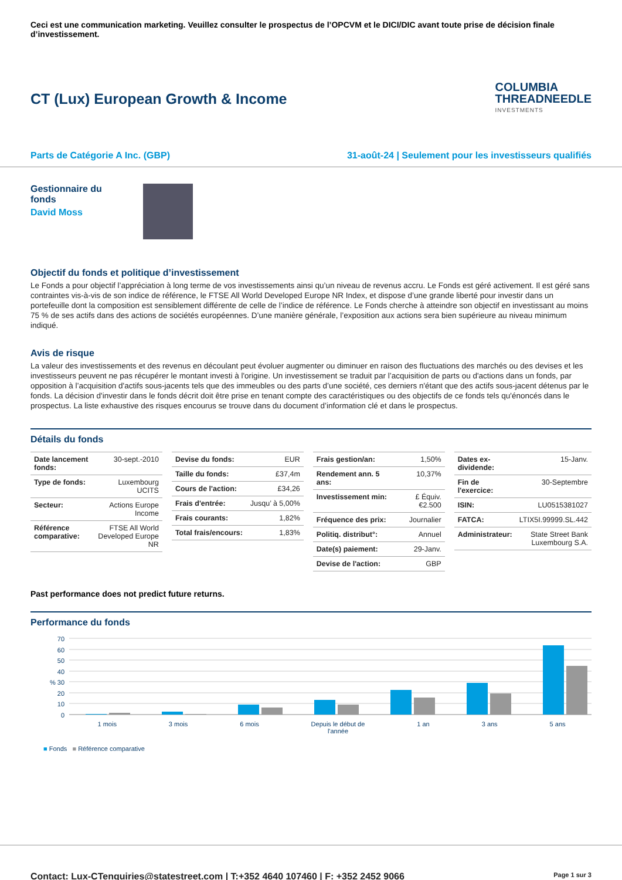Ceci est une communication marketing. Veuillez consulter le prospectus de l’OPCVM et le DICI/DIC avant toute prise de décision finale d’investissement.
CT (Lux) European Growth & Income
COLUMBIA
THREADNEEDLE
INVESTMENTS
Parts de Catégorie A Inc. (GBP) 31-août-24 | Seulement pour les investisseurs qualifiés
Gestionnaire du
fonds
David Moss
Objectif du fonds et politique d’investissement
Le Fonds a pour objectif l’appréciation à long terme de vos investissements ainsi qu’un niveau de revenus accru. Le Fonds est géré activement. Il est géré sans contraintes vis-à-vis de son indice de référence, le FTSE All World Developed Europe NR Index, et dispose d’une grande liberté pour investir dans un portefeuille dont la composition est sensiblement différente de celle de l’indice de référence. Le Fonds cherche à atteindre son objectif en investissant au moins 75 % de ses actifs dans des actions de sociétés européennes. D’une manière générale, l’exposition aux actions sera bien supérieure au niveau minimum indiqué.
Avis de risque
La valeur des investissements et des revenus en découlant peut évoluer augmenter ou diminuer en raison des fluctuations des marchés ou des devises et les investisseurs peuvent ne pas récupérer le montant investi à l'origine. Un investissement se traduit par l’acquisition de parts ou d'actions dans un fonds, par opposition à l’acquisition d'actifs sous-jacents tels que des immeubles ou des parts d’une société, ces derniers n'étant que des actifs sous-jacent détenus par le fonds. La décision d'investir dans le fonds décrit doit être prise en tenant compte des caractéristiques ou des objectifs de ce fonds tels qu'énoncés dans le prospectus. La liste exhaustive des risques encourus se trouve dans du document d’information clé et dans le prospectus.
Détails du fonds
| Date lancement fonds: | 30-sept.-2010 |
| Type de fonds: | Luxembourg UCITS |
| Secteur: | Actions Europe Income |
| Référence comparative: | FTSE All World Developed Europe NR |
| Devise du fonds: | EUR |
| Taille du fonds: | £37,4m |
| Cours de l'action: | £34,26 |
| Frais d'entrée: | Jusqu’ à 5,00% |
| Frais courants: | 1,82% |
| Total frais/encours: | 1,83% |
| Frais gestion/an: | 1,50% |
| Rendement ann. 5 ans: | 10,37% |
| Investissement min: | £ Équiv. €2.500 |
| Fréquence des prix: | Journalier |
| Politiq. distribut°: | Annuel |
| Date(s) paiement: | 29-Janv. |
| Devise de l'action: | GBP |
| Dates ex-dividende: | 15-Janv. |
| Fin de l'exercice: | 30-Septembre |
| ISIN: | LU0515381027 |
| FATCA: | LTIX5I.99999.SL.442 |
| Administrateur: | State Street Bank Luxembourg S.A. |
Past performance does not predict future returns.
Performance du fonds
70
60
50
40
% 30
20
10
0
1 mois 3 mois 6 mois Depuis le début de
l'année 1 an 3 ans 5 ans
■ Fonds ■ Référence comparative
Contact: Lux-CTenquiries@statestreet.com | T:+352 4640 107460 | F: +352 2452 9066 Page 1 sur 3